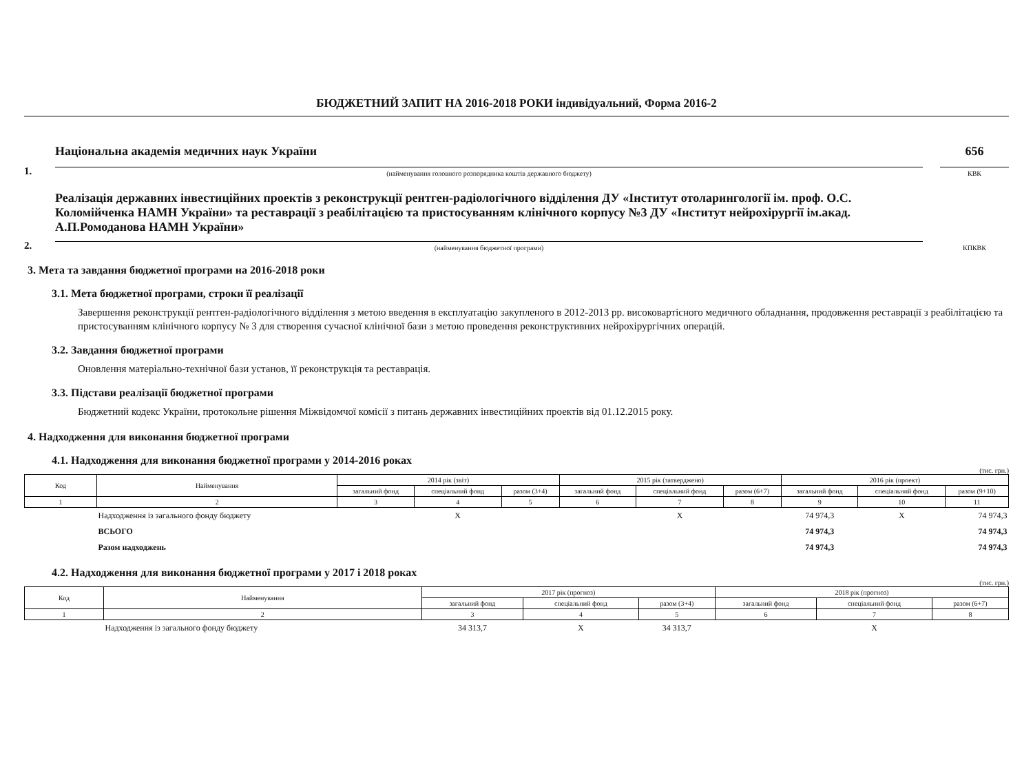БЮДЖЕТНИЙ ЗАПИТ НА 2016-2018 РОКИ індивідуальний, Форма 2016-2
1.
Національна академія медичних наук України
(найменування головного розпорядника коштів державного бюджету)
656
КВК
2.
Реалізація державних інвестиційних проектів з реконструкції рентген-радіологічного відділення ДУ «Інститут отоларингології ім. проф. О.С. Коломійченка НАМН України» та реставрації з реабілітацією та пристосуванням клінічного корпусу №3 ДУ «Інститут нейрохірургії ім.акад. А.П.Ромоданова НАМН України»
(найменування бюджетної програми)
КПКВК
3. Мета та завдання бюджетної програми на 2016-2018 роки
3.1. Мета бюджетної програми, строки її реалізації
Завершення реконструкції рентген-радіологічного відділення з метою введення в експлуатацію закупленого в 2012-2013 рр. високовартісного медичного обладнання, продовження реставрації з реабілітацією та пристосуванням клінічного корпусу № 3 для створення сучасної клінічної бази з метою проведення реконструктивних нейрохірургічних операцій.
3.2. Завдання бюджетної програми
Оновлення матеріально-технічної бази установ, її реконструкція та реставрація.
3.3. Підстави реалізації бюджетної програми
Бюджетний кодекс України, протокольне рішення Міжвідомчої комісії з питань державних інвестиційних проектів від 01.12.2015 року.
4. Надходження для виконання бюджетної програми
4.1. Надходження для виконання бюджетної програми у 2014-2016 роках
(тис. грн.)
| Код | Найменування | 2014 рік (звіт) | | | 2015 рік (затверджено) | | | 2016 рік (проект) | | |
| --- | --- | --- | --- | --- | --- | --- | --- | --- | --- | --- |
| | | загальний фонд | спеціальний фонд | разом (3+4) | загальний фонд | спеціальний фонд | разом (6+7) | загальний фонд | спеціальний фонд | разом (9+10) |
| 1 | 2 | 3 | 4 | 5 | 6 | 7 | 8 | 9 | 10 | 11 |
| | Надходження із загального фонду бюджету | | Х | | | Х | | 74 974,3 | Х | 74 974,3 |
| | ВСЬОГО | | | | | | | 74 974,3 | | 74 974,3 |
| | Разом надходжень | | | | | | | 74 974,3 | | 74 974,3 |
4.2. Надходження для виконання бюджетної програми у 2017 і 2018 роках
(тис. грн.)
| Код | Найменування | 2017 рік (прогноз) | | | 2018 рік (прогноз) | | |
| --- | --- | --- | --- | --- | --- | --- | --- |
| | | загальний фонд | спеціальний фонд | разом (3+4) | загальний фонд | спеціальний фонд | разом (6+7) |
| 1 | 2 | 3 | 4 | 5 | 6 | 7 | 8 |
| | Надходження із загального фонду бюджету | 34 313,7 | Х | 34 313,7 | | Х | |